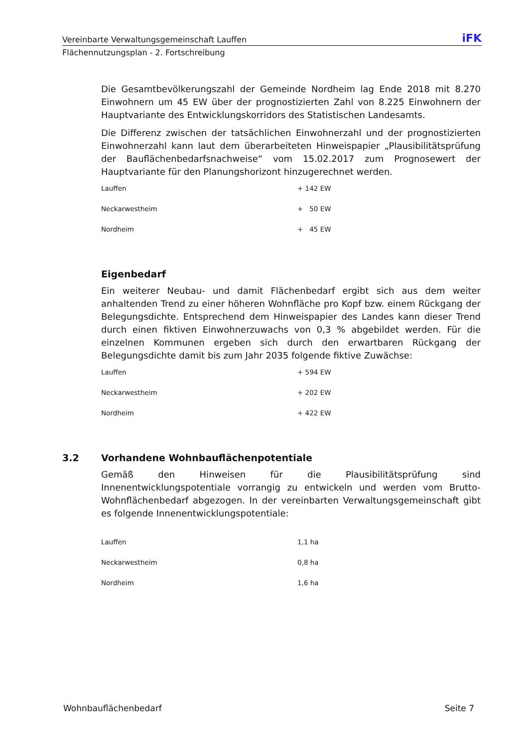Vereinbarte Verwaltungsgemeinschaft Lauffen iFK
Flächennutzungsplan - 2. Fortschreibung
Die Gesamtbevölkerungszahl der Gemeinde Nordheim lag Ende 2018 mit 8.270 Einwohnern um 45 EW über der prognostizierten Zahl von 8.225 Einwohnern der Hauptvariante des Entwicklungskorridors des Statistischen Landesamts.
Die Differenz zwischen der tatsächlichen Einwohnerzahl und der prognostizierten Einwohnerzahl kann laut dem überarbeiteten Hinweispapier „Plausibilitätsprüfung der Bauflächenbedarfsnachweise“ vom 15.02.2017 zum Prognosewert der Hauptvariante für den Planungshorizont hinzugerechnet werden.
| Lauffen | + 142 EW |
| Neckarwestheim | + 50 EW |
| Nordheim | + 45 EW |
Eigenbedarf
Ein weiterer Neubau- und damit Flächenbedarf ergibt sich aus dem weiter anhaltenden Trend zu einer höheren Wohnfläche pro Kopf bzw. einem Rückgang der Belegungsdichte. Entsprechend dem Hinweispapier des Landes kann dieser Trend durch einen fiktiven Einwohnerzuwachs von 0,3 % abgebildet werden. Für die einzelnen Kommunen ergeben sich durch den erwartbaren Rückgang der Belegungsdichte damit bis zum Jahr 2035 folgende fiktive Zuwächse:
| Lauffen | + 594 EW |
| Neckarwestheim | + 202 EW |
| Nordheim | + 422 EW |
3.2 Vorhandene Wohnbauflächenpotentiale
Gemäß den Hinweisen für die Plausibilitätsprüfung sind Innenentwicklungspotentiale vorrangig zu entwickeln und werden vom Brutto-Wohnflächenbedarf abgezogen. In der vereinbarten Verwaltungsgemeinschaft gibt es folgende Innenentwicklungspotentiale:
| Lauffen | 1,1 ha |
| Neckarwestheim | 0,8 ha |
| Nordheim | 1,6 ha |
Wohnbauflächenbedarf Seite 7